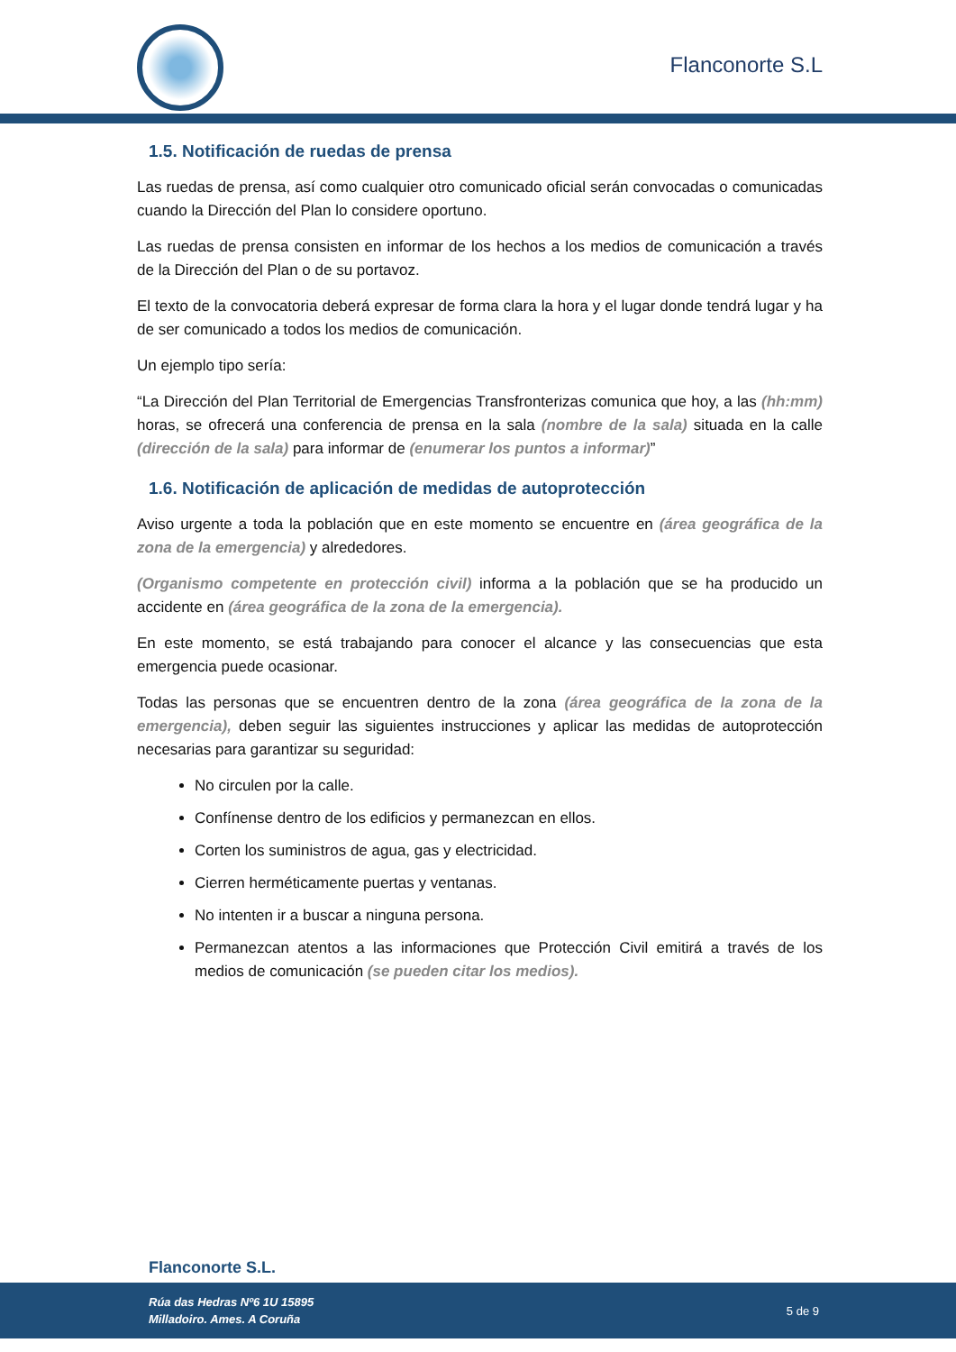Flanconorte S.L
1.5. Notificación de ruedas de prensa
Las ruedas de prensa, así como cualquier otro comunicado oficial serán convocadas o comunicadas cuando la Dirección del Plan lo considere oportuno.
Las ruedas de prensa consisten en informar de los hechos a los medios de comunicación a través de la Dirección del Plan o de su portavoz.
El texto de la convocatoria deberá expresar de forma clara la hora y el lugar donde tendrá lugar y ha de ser comunicado a todos los medios de comunicación.
Un ejemplo tipo sería:
“La Dirección del Plan Territorial de Emergencias Transfronterizas comunica que hoy, a las (hh:mm) horas, se ofrecerá una conferencia de prensa en la sala (nombre de la sala) situada en la calle (dirección de la sala) para informar de (enumerar los puntos a informar)”
1.6. Notificación de aplicación de medidas de autoprotección
Aviso urgente a toda la población que en este momento se encuentre en (área geográfica de la zona de la emergencia) y alrededores.
(Organismo competente en protección civil) informa a la población que se ha producido un accidente en (área geográfica de la zona de la emergencia).
En este momento, se está trabajando para conocer el alcance y las consecuencias que esta emergencia puede ocasionar.
Todas las personas que se encuentren dentro de la zona (área geográfica de la zona de la emergencia), deben seguir las siguientes instrucciones y aplicar las medidas de autoprotección necesarias para garantizar su seguridad:
No circulen por la calle.
Confínense dentro de los edificios y permanezcan en ellos.
Corten los suministros de agua, gas y electricidad.
Cierren herméticamente puertas y ventanas.
No intenten ir a buscar a ninguna persona.
Permanezcan atentos a las informaciones que Protección Civil emitirá a través de los medios de comunicación (se pueden citar los medios).
Flanconorte S.L.
Rúa das Hedras Nº6 1U 15895
Milladoiro. Ames. A Coruña
5 de 9